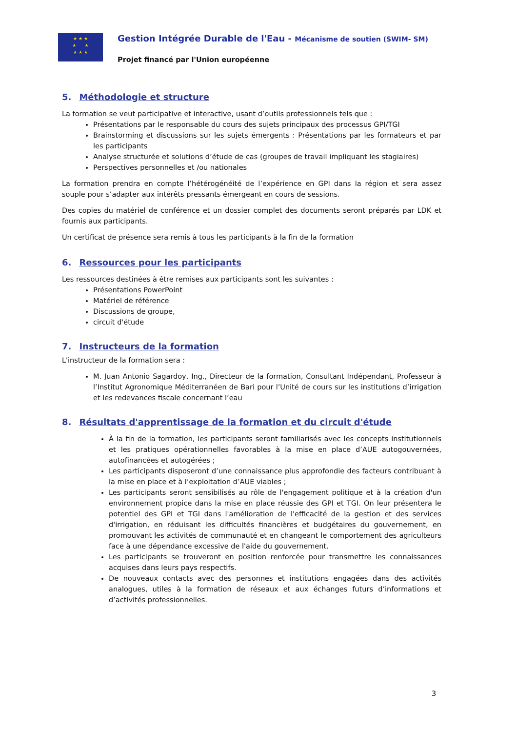★ ★ ★
★ ★
★ ★ ★
Gestion Intégrée Durable de l'Eau - Mécanisme de soutien (SWIM- SM)
Projet financé par l'Union européenne
5. Méthodologie et structure
La formation se veut participative et interactive, usant d’outils professionnels tels que :
Présentations par le responsable du cours des sujets principaux des processus GPI/TGI
Brainstorming et discussions sur les sujets émergents : Présentations par les formateurs et par les participants
Analyse structurée et solutions d’étude de cas (groupes de travail impliquant les stagiaires)
Perspectives personnelles et /ou nationales
La formation prendra en compte l’hétérogénéité de l’expérience en GPI dans la région et sera assez souple pour s’adapter aux intérêts pressants émergeant en cours de sessions.
Des copies du matériel de conférence et un dossier complet des documents seront préparés par LDK et fournis aux participants.
Un certificat de présence sera remis à tous les participants à la fin de la formation
6. Ressources pour les participants
Les ressources destinées à être remises aux participants sont les suivantes :
Présentations PowerPoint
Matériel de référence
Discussions de groupe,
circuit d'étude
7. Instructeurs de la formation
L'instructeur de la formation sera :
M. Juan Antonio Sagardoy, Ing., Directeur de la formation, Consultant Indépendant, Professeur à l’Institut Agronomique Méditerranéen de Bari pour l’Unité de cours sur les institutions d’irrigation et les redevances fiscale concernant l’eau
8. Résultats d'apprentissage de la formation et du circuit d'étude
À la fin de la formation, les participants seront familiarisés avec les concepts institutionnels et les pratiques opérationnelles favorables à la mise en place d’AUE autogouvernées, autofinancées et autogérées ;
Les participants disposeront d’une connaissance plus approfondie des facteurs contribuant à la mise en place et à l’exploitation d’AUE viables ;
Les participants seront sensibilisés au rôle de l'engagement politique et à la création d'un environnement propice dans la mise en place réussie des GPI et TGI. On leur présentera le potentiel des GPI et TGI dans l'amélioration de l'efficacité de la gestion et des services d'irrigation, en réduisant les difficultés financières et budgétaires du gouvernement, en promouvant les activités de communauté et en changeant le comportement des agriculteurs face à une dépendance excessive de l'aide du gouvernement.
Les participants se trouveront en position renforcée pour transmettre les connaissances acquises dans leurs pays respectifs.
De nouveaux contacts avec des personnes et institutions engagées dans des activités analogues, utiles à la formation de réseaux et aux échanges futurs d’informations et d’activités professionnelles.
3